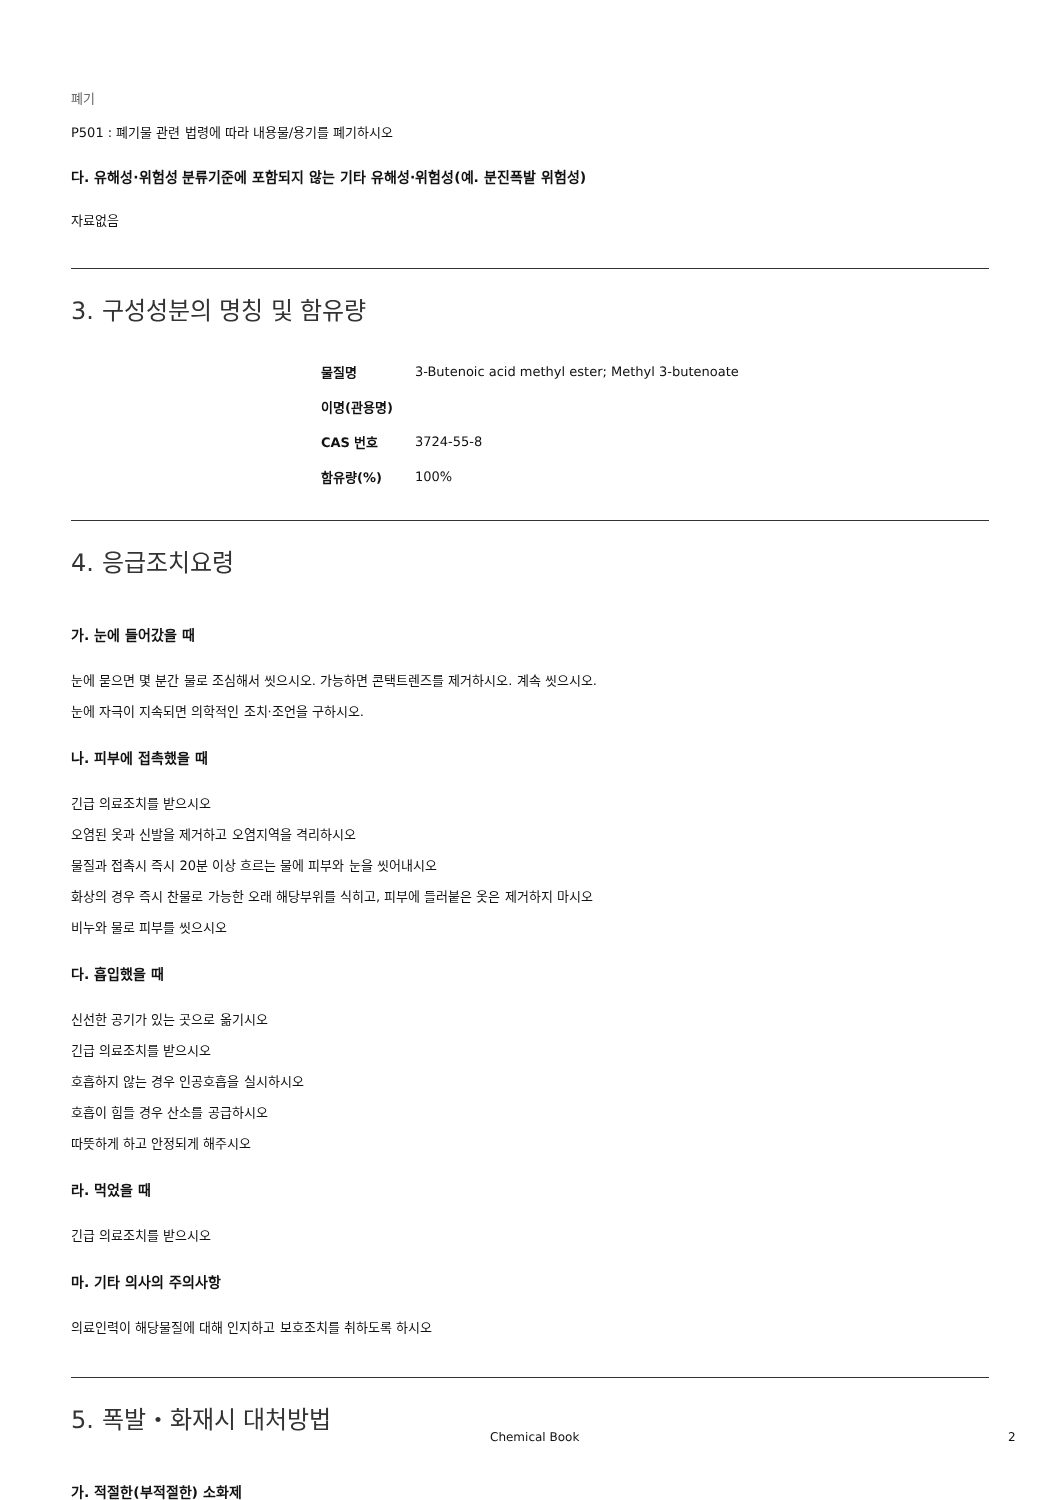폐기
P501 : 폐기물 관련 법령에 따라 내용물/용기를 폐기하시오
다. 유해성·위험성 분류기준에 포함되지 않는 기타 유해성·위험성(예. 분진폭발 위험성)
자료없음
3. 구성성분의 명칭 및 함유량
| 물질명 | 3-Butenoic acid methyl ester; Methyl 3-butenoate |
| 이명(관용명) | |
| CAS 번호 | 3724-55-8 |
| 함유량(%) | 100% |
4. 응급조치요령
가. 눈에 들어갔을 때
눈에 묻으면 몇 분간 물로 조심해서 씻으시오. 가능하면 콘택트렌즈를 제거하시오. 계속 씻으시오.
눈에 자극이 지속되면 의학적인 조치·조언을 구하시오.
나. 피부에 접촉했을 때
긴급 의료조치를 받으시오
오염된 옷과 신발을 제거하고 오염지역을 격리하시오
물질과 접촉시 즉시 20분 이상 흐르는 물에 피부와 눈을 씻어내시오
화상의 경우 즉시 찬물로 가능한 오래 해당부위를 식히고, 피부에 들러붙은 옷은 제거하지 마시오
비누와 물로 피부를 씻으시오
다. 흡입했을 때
신선한 공기가 있는 곳으로 옮기시오
긴급 의료조치를 받으시오
호흡하지 않는 경우 인공호흡을 실시하시오
호흡이 힘들 경우 산소를 공급하시오
따뜻하게 하고 안정되게 해주시오
라. 먹었을 때
긴급 의료조치를 받으시오
마. 기타 의사의 주의사항
의료인력이 해당물질에 대해 인지하고 보호조치를 취하도록 하시오
5. 폭발・화재시 대처방법
가. 적절한(부적절한) 소화제
Chemical Book 2